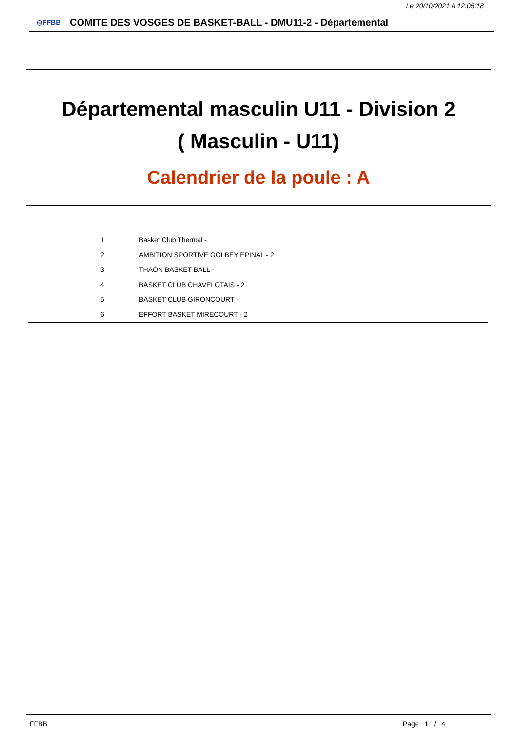Le 20/10/2021 à 12:05:18
◎FFBB
COMITE DES VOSGES DE BASKET-BALL - DMU11-2 - Départemental
Départemental masculin U11 - Division 2
( Masculin - U11)
Calendrier de la poule : A
| 1 | Basket Club Thermal - |
| 2 | AMBITION SPORTIVE GOLBEY EPINAL - 2 |
| 3 | THAON BASKET BALL - |
| 4 | BASKET CLUB CHAVELOTAIS - 2 |
| 5 | BASKET CLUB GIRONCOURT - |
| 6 | EFFORT BASKET MIRECOURT - 2 |
FFBB Page 1 / 4